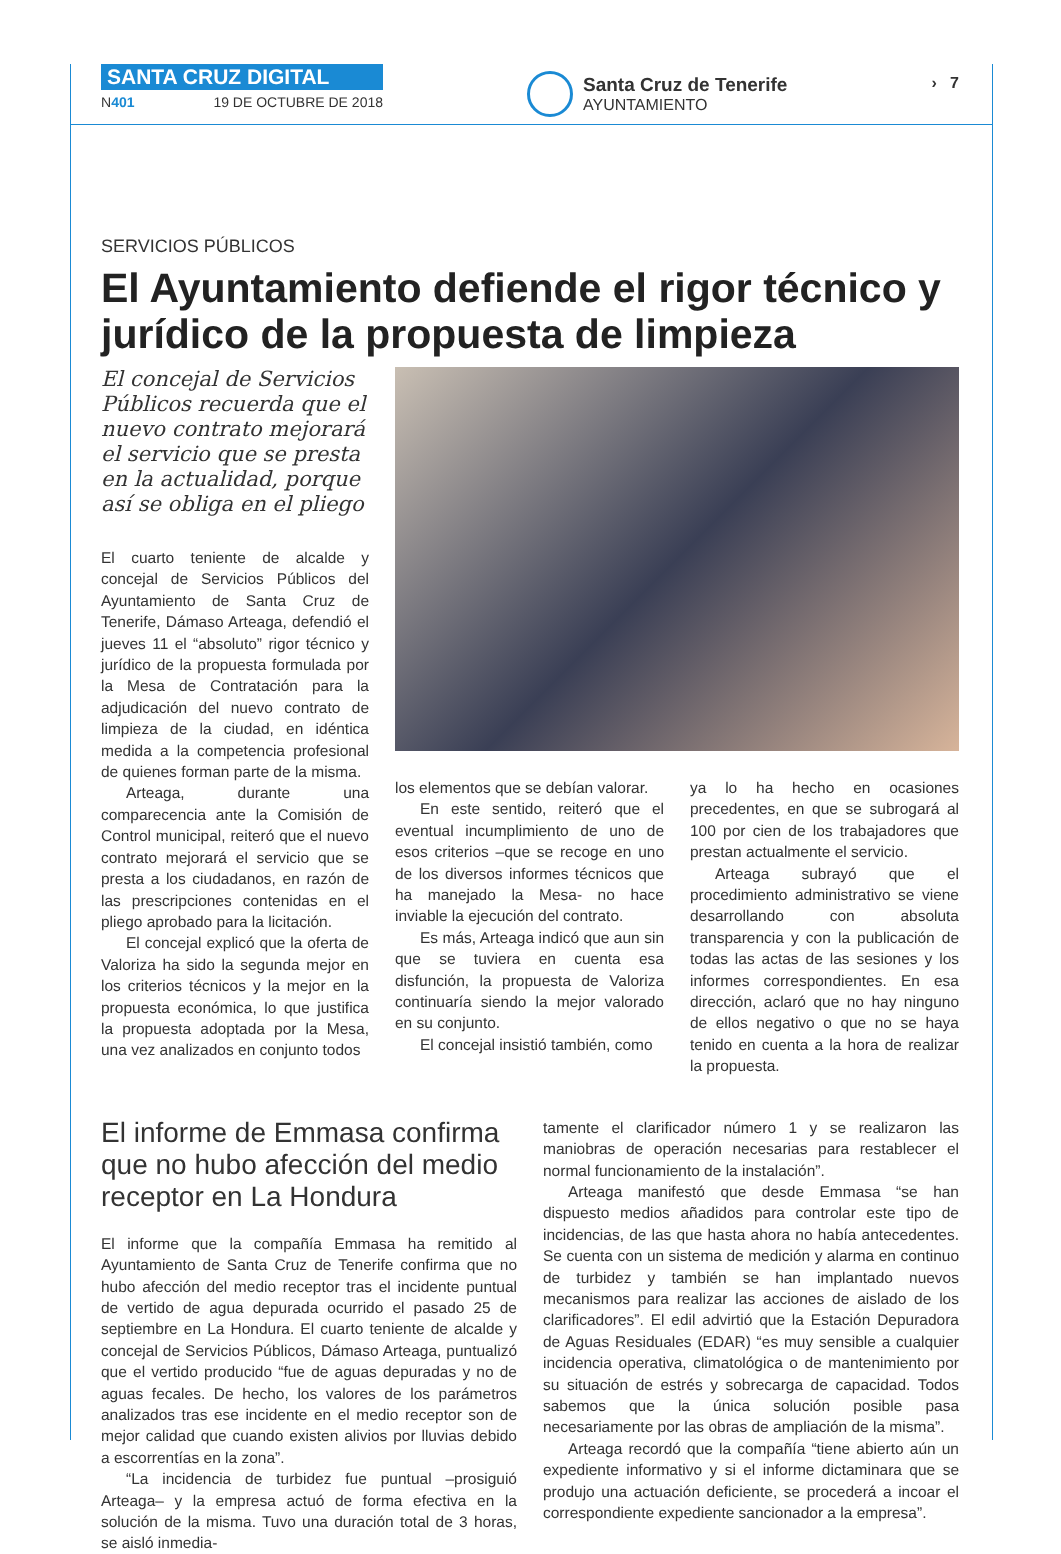SANTA CRUZ DIGITAL
N401 19 DE OCTUBRE DE 2018
Santa Cruz de Tenerife
AYUNTAMIENTO
› 7
SERVICIOS PÚBLICOS
El Ayuntamiento defiende el rigor técnico y jurídico de la propuesta de limpieza
El concejal de Servicios Públicos recuerda que el nuevo contrato mejorará el servicio que se presta en la actualidad, porque así se obliga en el pliego
El cuarto teniente de alcalde y concejal de Servicios Públicos del Ayuntamiento de Santa Cruz de Tenerife, Dámaso Arteaga, defendió el jueves 11 el “absoluto” rigor técnico y jurídico de la propuesta formulada por la Mesa de Contratación para la adjudicación del nuevo contrato de limpieza de la ciudad, en idéntica medida a la competencia profesional de quienes forman parte de la misma.
Arteaga, durante una comparecencia ante la Comisión de Control municipal, reiteró que el nuevo contrato mejorará el servicio que se presta a los ciudadanos, en razón de las prescripciones contenidas en el pliego aprobado para la licitación.
El concejal explicó que la oferta de Valoriza ha sido la segunda mejor en los criterios técnicos y la mejor en la propuesta económica, lo que justifica la propuesta adoptada por la Mesa, una vez analizados en conjunto todos
los elementos que se debían valorar.
En este sentido, reiteró que el eventual incumplimiento de uno de esos criterios –que se recoge en uno de los diversos informes técnicos que ha manejado la Mesa- no hace inviable la ejecución del contrato.
Es más, Arteaga indicó que aun sin que se tuviera en cuenta esa disfunción, la propuesta de Valoriza continuaría siendo la mejor valorado en su conjunto.
El concejal insistió también, como
ya lo ha hecho en ocasiones precedentes, en que se subrogará al 100 por cien de los trabajadores que prestan actualmente el servicio.
Arteaga subrayó que el procedimiento administrativo se viene desarrollando con absoluta transparencia y con la publicación de todas las actas de las sesiones y los informes correspondientes. En esa dirección, aclaró que no hay ninguno de ellos negativo o que no se haya tenido en cuenta a la hora de realizar la propuesta.
El informe de Emmasa confirma que no hubo afección del medio receptor en La Hondura
El informe que la compañía Emmasa ha remitido al Ayuntamiento de Santa Cruz de Tenerife confirma que no hubo afección del medio receptor tras el incidente puntual de vertido de agua depurada ocurrido el pasado 25 de septiembre en La Hondura. El cuarto teniente de alcalde y concejal de Servicios Públicos, Dámaso Arteaga, puntualizó que el vertido producido “fue de aguas depuradas y no de aguas fecales. De hecho, los valores de los parámetros analizados tras ese incidente en el medio receptor son de mejor calidad que cuando existen alivios por lluvias debido a escorrentías en la zona”.
“La incidencia de turbidez fue puntual –prosiguió Arteaga– y la empresa actuó de forma efectiva en la solución de la misma. Tuvo una duración total de 3 horas, se aisló inmedia-
tamente el clarificador número 1 y se realizaron las maniobras de operación necesarias para restablecer el normal funcionamiento de la instalación”.
Arteaga manifestó que desde Emmasa “se han dispuesto medios añadidos para controlar este tipo de incidencias, de las que hasta ahora no había antecedentes. Se cuenta con un sistema de medición y alarma en continuo de turbidez y también se han implantado nuevos mecanismos para realizar las acciones de aislado de los clarificadores”. El edil advirtió que la Estación Depuradora de Aguas Residuales (EDAR) “es muy sensible a cualquier incidencia operativa, climatológica o de mantenimiento por su situación de estrés y sobrecarga de capacidad. Todos sabemos que la única solución posible pasa necesariamente por las obras de ampliación de la misma”.
Arteaga recordó que la compañía “tiene abierto aún un expediente informativo y si el informe dictaminara que se produjo una actuación deficiente, se procederá a incoar el correspondiente expediente sancionador a la empresa”.